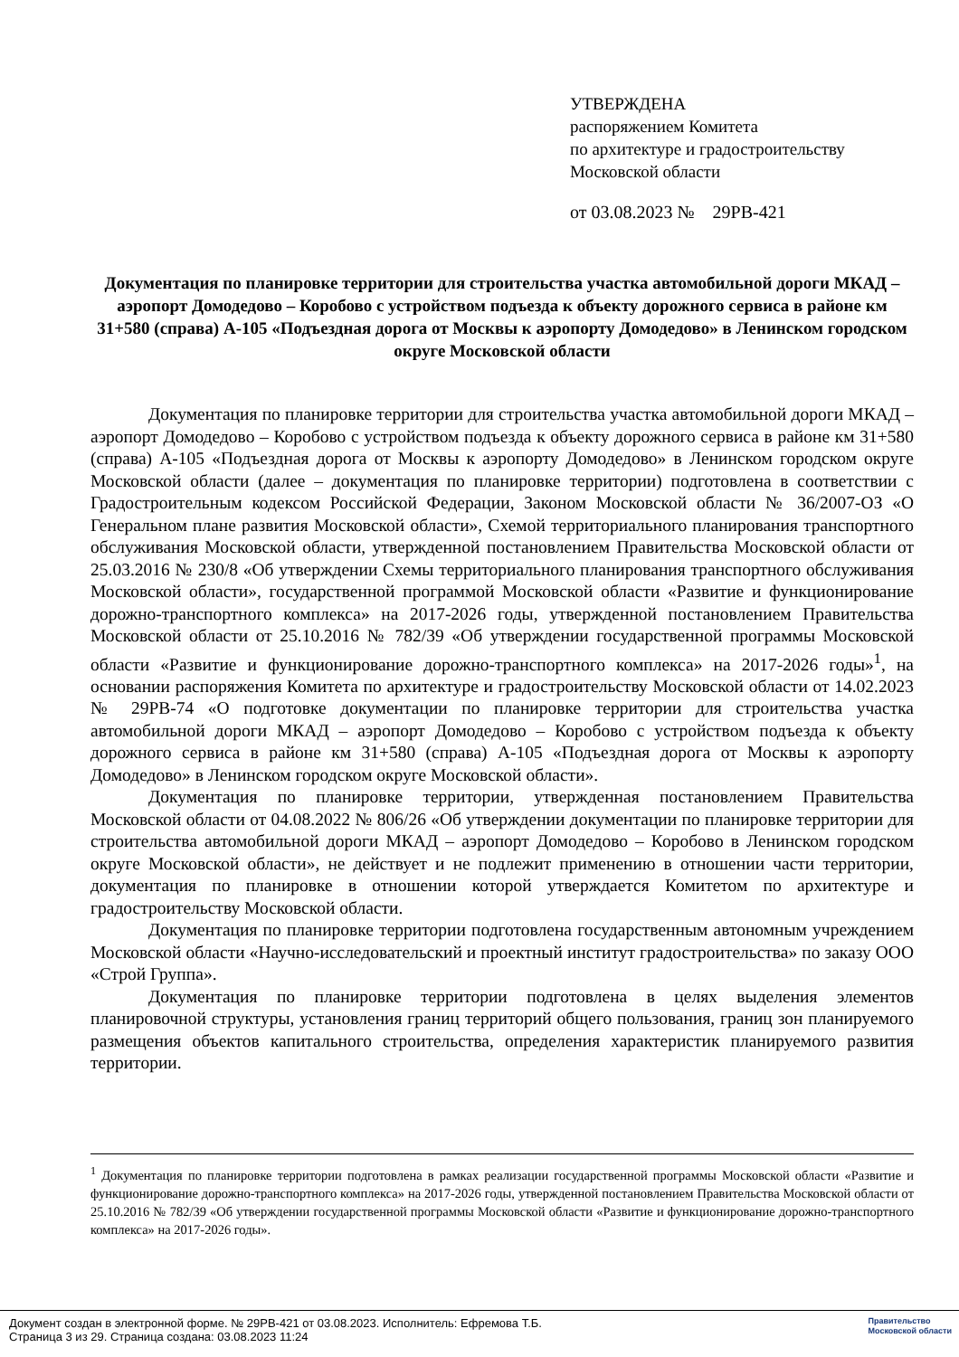УТВЕРЖДЕНА
распоряжением Комитета
по архитектуре и градостроительству
Московской области
от 03.08.2023 № 29РВ-421
Документация по планировке территории для строительства участка автомобильной дороги МКАД – аэропорт Домодедово – Коробово с устройством подъезда к объекту дорожного сервиса в районе км 31+580 (справа) А-105 «Подъездная дорога от Москвы к аэропорту Домодедово» в Ленинском городском округе Московской области
Документация по планировке территории для строительства участка автомобильной дороги МКАД – аэропорт Домодедово – Коробово с устройством подъезда к объекту дорожного сервиса в районе км 31+580 (справа) А-105 «Подъездная дорога от Москвы к аэропорту Домодедово» в Ленинском городском округе Московской области (далее – документация по планировке территории) подготовлена в соответствии с Градостроительным кодексом Российской Федерации, Законом Московской области № 36/2007-ОЗ «О Генеральном плане развития Московской области», Схемой территориального планирования транспортного обслуживания Московской области, утвержденной постановлением Правительства Московской области от 25.03.2016 № 230/8 «Об утверждении Схемы территориального планирования транспортного обслуживания Московской области», государственной программой Московской области «Развитие и функционирование дорожно-транспортного комплекса» на 2017-2026 годы, утвержденной постановлением Правительства Московской области от 25.10.2016 № 782/39 «Об утверждении государственной программы Московской области «Развитие и функционирование дорожно-транспортного комплекса» на 2017-2026 годы»<sup>1</sup>, на основании распоряжения Комитета по архитектуре и градостроительству Московской области от 14.02.2023 № 29РВ-74 «О подготовке документации по планировке территории для строительства участка автомобильной дороги МКАД – аэропорт Домодедово – Коробово с устройством подъезда к объекту дорожного сервиса в районе км 31+580 (справа) А-105 «Подъездная дорога от Москвы к аэропорту Домодедово» в Ленинском городском округе Московской области».
Документация по планировке территории, утвержденная постановлением Правительства Московской области от 04.08.2022 № 806/26 «Об утверждении документации по планировке территории для строительства автомобильной дороги МКАД – аэропорт Домодедово – Коробово в Ленинском городском округе Московской области», не действует и не подлежит применению в отношении части территории, документация по планировке в отношении которой утверждается Комитетом по архитектуре и градостроительству Московской области.
Документация по планировке территории подготовлена государственным автономным учреждением Московской области «Научно-исследовательский и проектный институт градостроительства» по заказу ООО «Строй Группа».
Документация по планировке территории подготовлена в целях выделения элементов планировочной структуры, установления границ территорий общего пользования, границ зон планируемого размещения объектов капитального строительства, определения характеристик планируемого развития территории.
<sup>1</sup> Документация по планировке территории подготовлена в рамках реализации государственной программы Московской области «Развитие и функционирование дорожно-транспортного комплекса» на 2017-2026 годы, утвержденной постановлением Правительства Московской области от 25.10.2016 № 782/39 «Об утверждении государственной программы Московской области «Развитие и функционирование дорожно-транспортного комплекса» на 2017-2026 годы».
Документ создан в электронной форме. № 29РВ-421 от 03.08.2023. Исполнитель: Ефремова Т.Б.
Страница 3 из 29. Страница создана: 03.08.2023 11:24
Правительство
Московской области